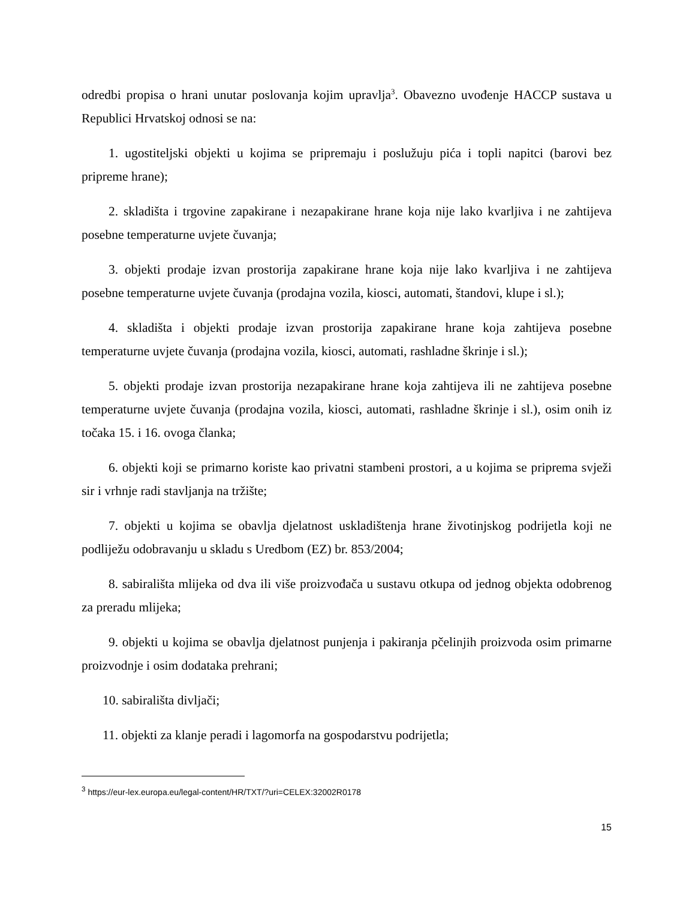odredbi propisa o hrani unutar poslovanja kojim upravlja<sup>3</sup>. Obavezno uvođenje HACCP sustava u Republici Hrvatskoj odnosi se na:
1. ugostiteljski objekti u kojima se pripremaju i poslužuju pića i topli napitci (barovi bez pripreme hrane);
2. skladišta i trgovine zapakirane i nezapakirane hrane koja nije lako kvarljiva i ne zahtijeva posebne temperaturne uvjete čuvanja;
3. objekti prodaje izvan prostorija zapakirane hrane koja nije lako kvarljiva i ne zahtijeva posebne temperaturne uvjete čuvanja (prodajna vozila, kiosci, automati, štandovi, klupe i sl.);
4. skladišta i objekti prodaje izvan prostorija zapakirane hrane koja zahtijeva posebne temperaturne uvjete čuvanja (prodajna vozila, kiosci, automati, rashladne škrinje i sl.);
5. objekti prodaje izvan prostorija nezapakirane hrane koja zahtijeva ili ne zahtijeva posebne temperaturne uvjete čuvanja (prodajna vozila, kiosci, automati, rashladne škrinje i sl.), osim onih iz točaka 15. i 16. ovoga članka;
6. objekti koji se primarno koriste kao privatni stambeni prostori, a u kojima se priprema svježi sir i vrhnje radi stavljanja na tržište;
7. objekti u kojima se obavlja djelatnost uskladištenja hrane životinjskog podrijetla koji ne podliježu odobravanju u skladu s Uredbom (EZ) br. 853/2004;
8. sabirališta mlijeka od dva ili više proizvođača u sustavu otkupa od jednog objekta odobrenog za preradu mlijeka;
9. objekti u kojima se obavlja djelatnost punjenja i pakiranja pčelinjih proizvoda osim primarne proizvodnje i osim dodataka prehrani;
10. sabirališta divljači;
11. objekti za klanje peradi i lagomorfa na gospodarstvu podrijetla;
<sup>3</sup> https://eur-lex.europa.eu/legal-content/HR/TXT/?uri=CELEX:32002R0178
15